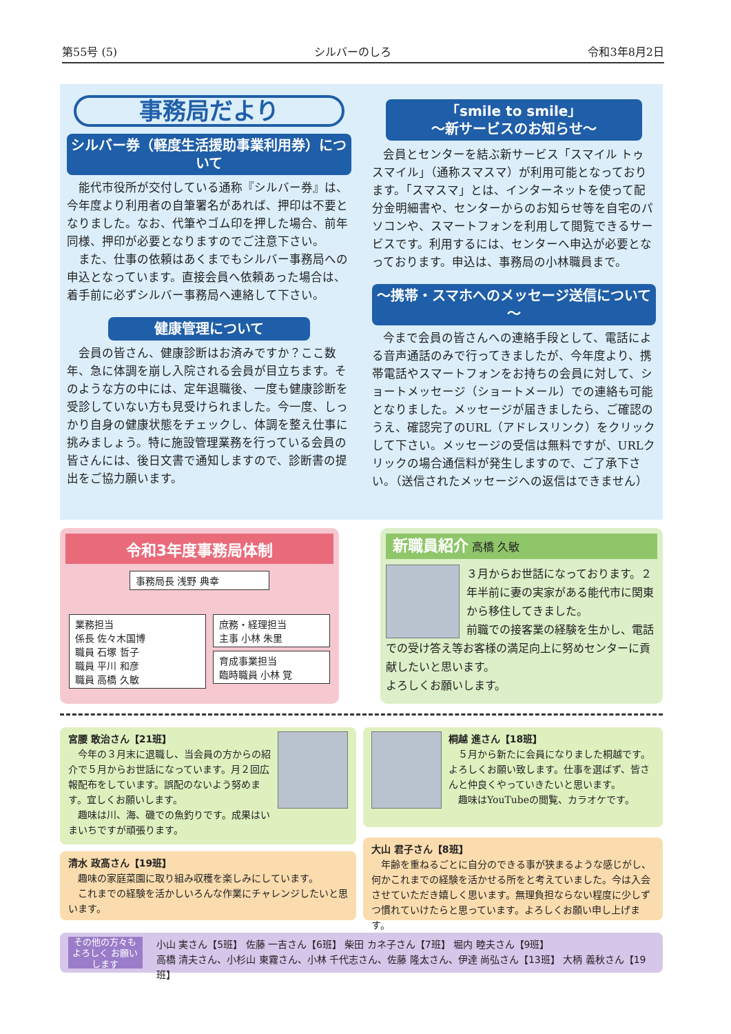第55号 (5) シルバーのしろ 令和3年8月2日
事務局だより
シルバー券（軽度生活援助事業利用券）について
能代市役所が交付している通称『シルバー券』は、今年度より利用者の自筆署名があれば、押印は不要となりました。なお、代筆やゴム印を押した場合、前年同様、押印が必要となりますのでご注意下さい。
また、仕事の依頼はあくまでもシルバー事務局への申込となっています。直接会員へ依頼あった場合は、着手前に必ずシルバー事務局へ連絡して下さい。
健康管理について
会員の皆さん、健康診断はお済みですか？ここ数年、急に体調を崩し入院される会員が目立ちます。そのような方の中には、定年退職後、一度も健康診断を受診していない方も見受けられました。今一度、しっかり自身の健康状態をチェックし、体調を整え仕事に挑みましょう。特に施設管理業務を行っている会員の皆さんには、後日文書で通知しますので、診断書の提出をご協力願います。
「smile to smile」
～新サービスのお知らせ～
会員とセンターを結ぶ新サービス「スマイル トゥ スマイル」（通称スマスマ）が利用可能となっております。「スマスマ」とは、インターネットを使って配分金明細書や、センターからのお知らせ等を自宅のパソコンや、スマートフォンを利用して閲覧できるサービスです。利用するには、センターへ申込が必要となっております。申込は、事務局の小林職員まで。
～携帯・スマホへのメッセージ送信について～
今まで会員の皆さんへの連絡手段として、電話による音声通話のみで行ってきましたが、今年度より、携帯電話やスマートフォンをお持ちの会員に対して、ショートメッセージ（ショートメール）での連絡も可能となりました。メッセージが届きましたら、ご確認のうえ、確認完了のURL（アドレスリンク）をクリックして下さい。メッセージの受信は無料ですが、URLクリックの場合通信料が発生しますので、ご了承下さい。（送信されたメッセージへの返信はできません）
令和3年度事務局体制
事務局長 浅野 典幸
業務担当
係長 佐々木国博
職員 石塚 哲子
職員 平川 和彦
職員 高橋 久敏
庶務・経理担当
主事 小林 朱里
育成事業担当
臨時職員 小林 覚
新職員紹介 高橋 久敏
３月からお世話になっております。２年半前に妻の実家がある能代市に関東から移住してきました。
前職での接客業の経験を生かし、電話での受け答え等お客様の満足向上に努めセンターに貢献したいと思います。
よろしくお願いします。
宮腰 敢治さん【21班】
今年の３月末に退職し、当会員の方からの紹介で５月からお世話になっています。月２回広報配布をしています。誤配のないよう努めます。宜しくお願いします。
趣味は川、海、磯での魚釣りです。成果はいまいちですが頑張ります。
桐越 進さん【18班】
５月から新たに会員になりました桐越です。よろしくお願い致します。仕事を選ばず、皆さんと仲良くやっていきたいと思います。
趣味はYouTubeの閲覧、カラオケです。
清水 政髙さん【19班】
趣味の家庭菜園に取り組み収穫を楽しみにしています。
これまでの経験を活かしいろんな作業にチャレンジしたいと思います。
大山 君子さん【8班】
年齢を重ねるごとに自分のできる事が狭まるような感じがし、何かこれまでの経験を活かせる所をと考えていました。今は入会させていただき嬉しく思います。無理負担ならない程度に少しずつ慣れていけたらと思っています。よろしくお願い申し上げます。
その他の方々も よろしく お願いします
小山 実さん【5班】 佐藤 一吉さん【6班】 柴田 カネ子さん【7班】 堀内 睦夫さん【9班】
高橋 清夫さん、小杉山 東霧さん、小林 千代志さん、佐藤 隆太さん、伊達 尚弘さん【13班】 大柄 義秋さん【19班】